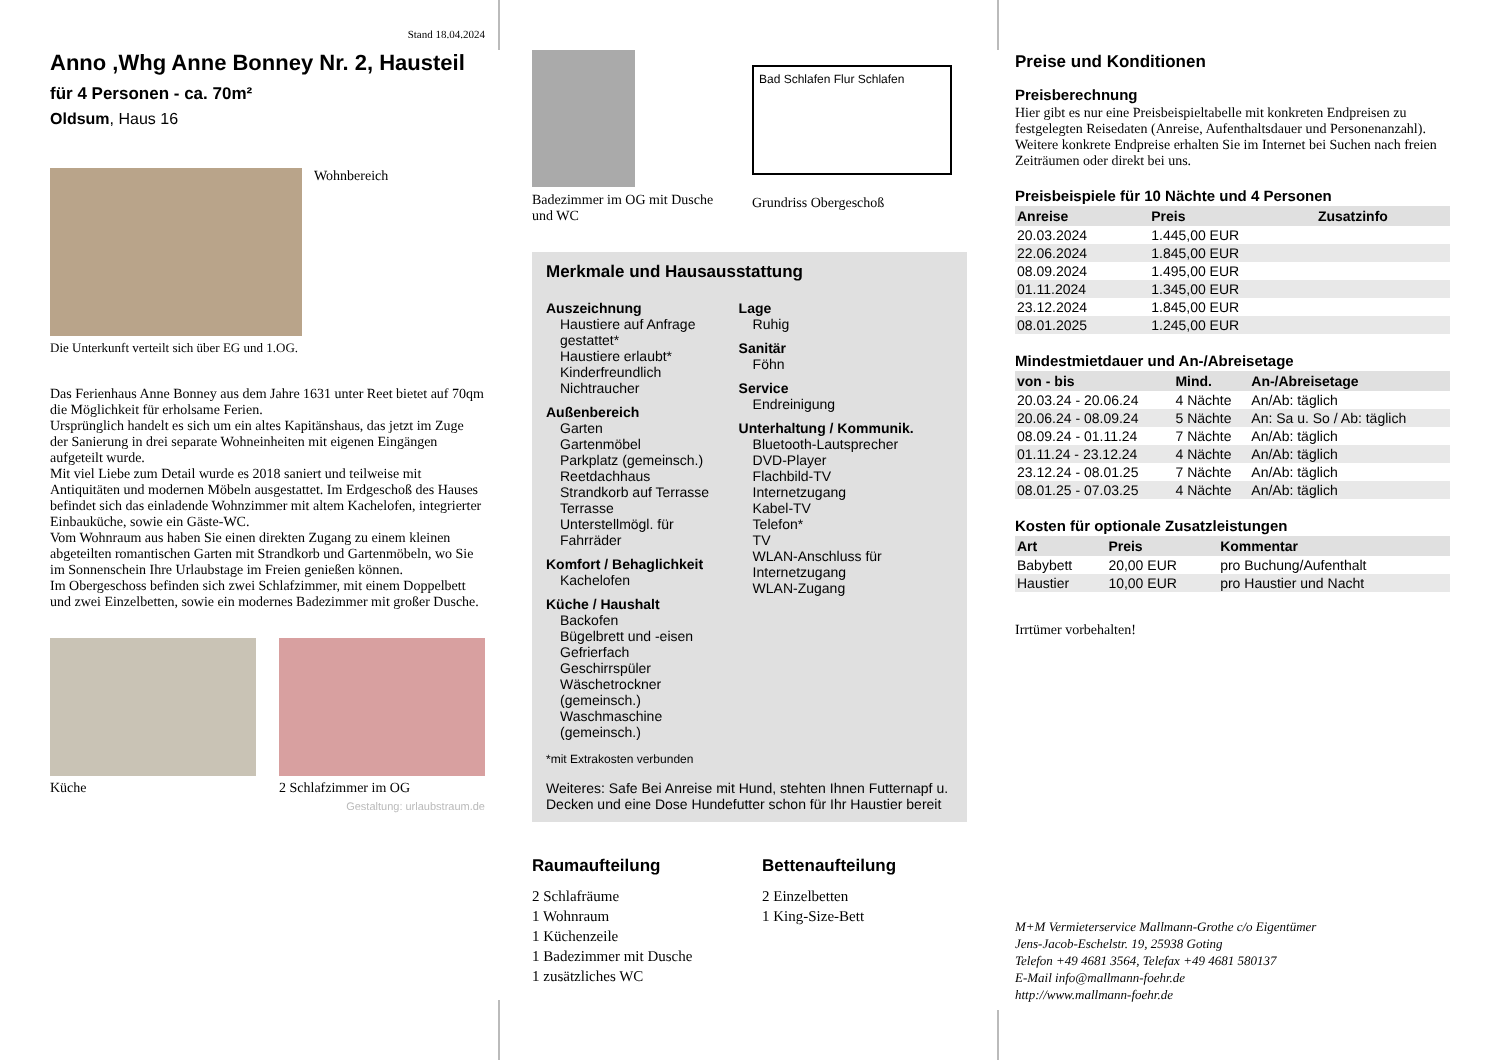Stand 18.04.2024
Anno ,Whg Anne Bonney Nr. 2, Hausteil
für 4 Personen - ca. 70m²
Oldsum, Haus 16
Wohnbereich
Die Unterkunft verteilt sich über EG und 1.OG.
Das Ferienhaus Anne Bonney aus dem Jahre 1631 unter Reet bietet auf 70qm die Möglichkeit für erholsame Ferien.
Ursprünglich handelt es sich um ein altes Kapitänshaus, das jetzt im Zuge der Sanierung in drei separate Wohneinheiten mit eigenen Eingängen aufgeteilt wurde.
Mit viel Liebe zum Detail wurde es 2018 saniert und teilweise mit Antiquitäten und modernen Möbeln ausgestattet. Im Erdgeschoß des Hauses befindet sich das einladende Wohnzimmer mit altem Kachelofen, integrierter Einbauküche, sowie ein Gäste-WC.
Vom Wohnraum aus haben Sie einen direkten Zugang zu einem kleinen abgeteilten romantischen Garten mit Strandkorb und Gartenmöbeln, wo Sie im Sonnenschein Ihre Urlaubstage im Freien genießen können.
Im Obergeschoss befinden sich zwei Schlafzimmer, mit einem Doppelbett und zwei Einzelbetten, sowie ein modernes Badezimmer mit großer Dusche.
Küche 2 Schlafzimmer im OG
Gestaltung: urlaubstraum.de
Badezimmer im OG mit Dusche und WC
Bad Schlafen Flur Schlafen
Grundriss Obergeschoß
Merkmale und Hausausstattung
Auszeichnung
Haustiere auf Anfrage gestattet*
Haustiere erlaubt*
Kinderfreundlich
Nichtraucher
Außenbereich
Garten
Gartenmöbel
Parkplatz (gemeinsch.)
Reetdachhaus
Strandkorb auf Terrasse
Terrasse
Unterstellmögl. für Fahrräder
Komfort / Behaglichkeit
Kachelofen
Küche / Haushalt
Backofen
Bügelbrett und -eisen
Gefrierfach
Geschirrspüler
Wäschetrockner (gemeinsch.)
Waschmaschine (gemeinsch.)
Lage
Ruhig
Sanitär
Föhn
Service
Endreinigung
Unterhaltung / Kommunik.
Bluetooth-Lautsprecher
DVD-Player
Flachbild-TV
Internetzugang
Kabel-TV
Telefon*
TV
WLAN-Anschluss für Internetzugang
WLAN-Zugang
*mit Extrakosten verbunden
Weiteres: Safe Bei Anreise mit Hund, stehten Ihnen Futternapf u. Decken und eine Dose Hundefutter schon für Ihr Haustier bereit
Raumaufteilung
2 Schlafräume
1 Wohnraum
1 Küchenzeile
1 Badezimmer mit Dusche
1 zusätzliches WC
Bettenaufteilung
2 Einzelbetten
1 King-Size-Bett
Preise und Konditionen
Preisberechnung
Hier gibt es nur eine Preisbeispieltabelle mit konkreten Endpreisen zu festgelegten Reisedaten (Anreise, Aufenthaltsdauer und Personenanzahl). Weitere konkrete Endpreise erhalten Sie im Internet bei Suchen nach freien Zeiträumen oder direkt bei uns.
Preisbeispiele für 10 Nächte und 4 Personen
| Anreise | Preis | Zusatzinfo |
| --- | --- | --- |
| 20.03.2024 | 1.445,00 EUR | |
| 22.06.2024 | 1.845,00 EUR | |
| 08.09.2024 | 1.495,00 EUR | |
| 01.11.2024 | 1.345,00 EUR | |
| 23.12.2024 | 1.845,00 EUR | |
| 08.01.2025 | 1.245,00 EUR | |
Mindestmietdauer und An-/Abreisetage
| von - bis | Mind. | An-/Abreisetage |
| --- | --- | --- |
| 20.03.24 - 20.06.24 | 4 Nächte | An/Ab: täglich |
| 20.06.24 - 08.09.24 | 5 Nächte | An: Sa u. So / Ab: täglich |
| 08.09.24 - 01.11.24 | 7 Nächte | An/Ab: täglich |
| 01.11.24 - 23.12.24 | 4 Nächte | An/Ab: täglich |
| 23.12.24 - 08.01.25 | 7 Nächte | An/Ab: täglich |
| 08.01.25 - 07.03.25 | 4 Nächte | An/Ab: täglich |
Kosten für optionale Zusatzleistungen
| Art | Preis | Kommentar |
| --- | --- | --- |
| Babybett | 20,00 EUR | pro Buchung/Aufenthalt |
| Haustier | 10,00 EUR | pro Haustier und Nacht |
Irrtümer vorbehalten!
M+M Vermieterservice Mallmann-Grothe c/o Eigentümer
Jens-Jacob-Eschelstr. 19, 25938 Goting
Telefon +49 4681 3564, Telefax +49 4681 580137
E-Mail info@mallmann-foehr.de
http://www.mallmann-foehr.de